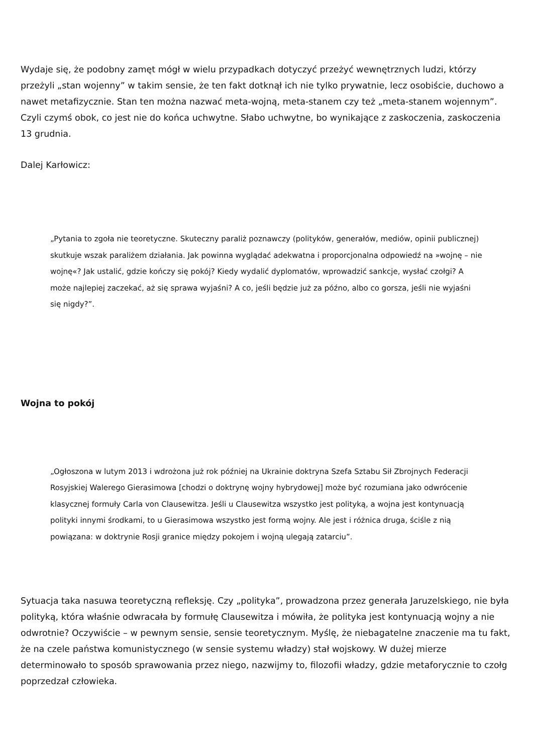Wydaje się, że podobny zamęt mógł w wielu przypadkach dotyczyć przeżyć wewnętrznych ludzi, którzy przeżyli „stan wojenny” w takim sensie, że ten fakt dotknął ich nie tylko prywatnie, lecz osobiście, duchowo a nawet metafizycznie. Stan ten można nazwać meta-wojną, meta-stanem czy też „meta-stanem wojennym”. Czyli czymś obok, co jest nie do końca uchwytne. Słabo uchwytne, bo wynikające z zaskoczenia, zaskoczenia 13 grudnia.
Dalej Karłowicz:
„Pytania to zgoła nie teoretyczne. Skuteczny paraliż poznawczy (polityków, generałów, mediów, opinii publicznej) skutkuje wszak paraliżem działania. Jak powinna wyglądać adekwatna i proporcjonalna odpowiedź na »wojnę – nie wojnę«? Jak ustalić, gdzie kończy się pokój? Kiedy wydalić dyplomatów, wprowadzić sankcje, wysłać czołgi? A może najlepiej zaczekać, aż się sprawa wyjaśni? A co, jeśli będzie już za późno, albo co gorsza, jeśli nie wyjaśni się nigdy?”.
Wojna to pokój
„Ogłoszona w lutym 2013 i wdrożona już rok później na Ukrainie doktryna Szefa Sztabu Sił Zbrojnych Federacji Rosyjskiej Walerego Gierasimowa [chodzi o doktrynę wojny hybrydowej] może być rozumiana jako odwrócenie klasycznej formuły Carla von Clausewitza. Jeśli u Clausewitza wszystko jest polityką, a wojna jest kontynuacją polityki innymi środkami, to u Gierasimowa wszystko jest formą wojny. Ale jest i różnica druga, ściśle z nią powiązana: w doktrynie Rosji granice między pokojem i wojną ulegają zatarciu”.
Sytuacja taka nasuwa teoretyczną refleksję. Czy „polityka”, prowadzona przez generała Jaruzelskiego, nie była polityką, która właśnie odwracała by formułę Clausewitza i mówiła, że polityka jest kontynuacją wojny a nie odwrotnie? Oczywiście – w pewnym sensie, sensie teoretycznym. Myślę, że niebagatelne znaczenie ma tu fakt, że na czele państwa komunistycznego (w sensie systemu władzy) stał wojskowy. W dużej mierze determinowało to sposób sprawowania przez niego, nazwijmy to, filozofii władzy, gdzie metaforycznie to czołg poprzedzał człowieka.